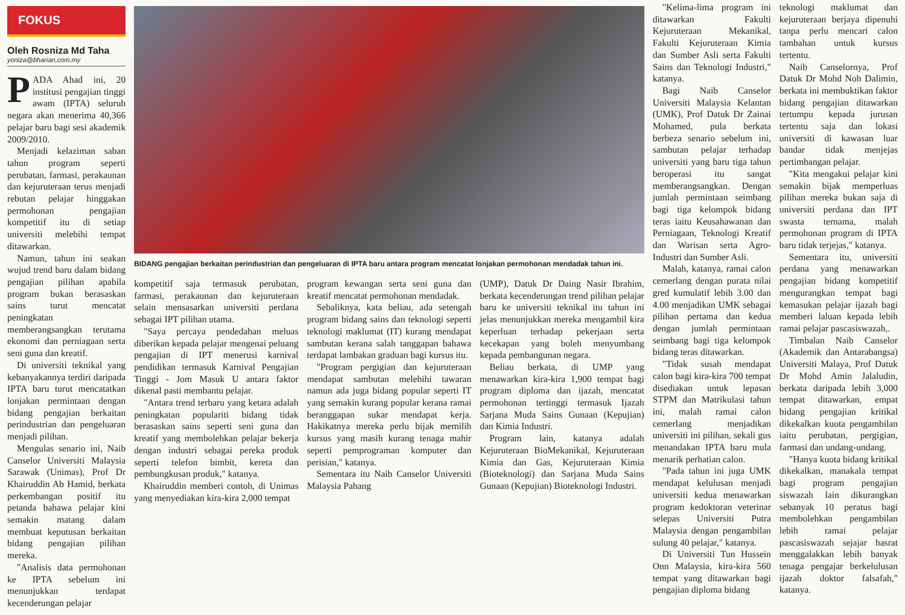FOKUS
Oleh Rosniza Md Taha
yoniza@bharian.com.my
PADA Ahad ini, 20 institusi pengajian tinggi awam (IPTA) seluruh negara akan menerima 40,366 pelajar baru bagi sesi akademik 2009/2010.
Menjadi kelaziman saban tahun program seperti perubatan, farmasi, perakaunan dan kejuruteraan terus menjadi rebutan pelajar hinggakan permohonan pengajian kompetitif itu di setiap universiti melebihi tempat ditawarkan.
Namun, tahun ini seakan wujud trend baru dalam bidang pengajian pilihan apabila program bukan berasaskan sains turut mencatat peningkatan memberangsangkan terutama ekonomi dan perniagaan serta seni guna dan kreatif.
Di universiti teknikal yang kebanyakannya terdiri daripada IPTA baru turut mencatatkan lonjakan permintaan dengan bidang pengajian berkaitan perindustrian dan pengeluaran menjadi pilihan.
Mengulas senario ini, Naib Canselor Universiti Malaysia Sarawak (Unimas), Prof Dr Khairuddin Ab Hamid, berkata perkembangan positif itu petanda bahawa pelajar kini semakin matang dalam membuat keputusan berkaitan bidang pengajian pilihan mereka.
"Analisis data permohonan ke IPTA sebelum ini menunjukkan terdapat kecenderungan pelajar
BIDANG pengajian berkaitan perindustrian dan pengeluaran di IPTA baru antara program mencatat lonjakan permohonan mendadak tahun ini.
kompetitif saja termasuk perubatan, farmasi, perakaunan dan kejuruteraan selain mensasarkan universiti perdana sebagai IPT pilihan utama.
"Saya percaya pendedahan meluas diberikan kepada pelajar mengenai peluang pengajian di IPT menerusi karnival pendidikan termasuk Karnival Pengajian Tinggi - Jom Masuk U antara faktor dikenal pasti membantu pelajar.
"Antara trend terbaru yang ketara adalah peningkatan populariti bidang tidak berasaskan sains seperti seni guna dan kreatif yang membolehkan pelajar bekerja dengan industri sebagai pereka produk seperti telefon bimbit, kereta dan pembungkusan produk," katanya.
Khairuddin memberi contoh, di Unimas yang menyediakan kira-kira 2,000 tempat
program kewangan serta seni guna dan kreatif mencatat permohonan mendadak.
Sebaliknya, kata beliau, ada setengah program bidang sains dan teknologi seperti teknologi maklumat (IT) kurang mendapat sambutan kerana salah tanggapan bahawa terdapat lambakan graduan bagi kursus itu.
"Program pergigian dan kejuruteraan mendapat sambutan melebihi tawaran namun ada juga bidang popular seperti IT yang semakin kurang popular kerana ramai beranggapan sukar mendapat kerja. Hakikatnya mereka perlu bijak memilih kursus yang masih kurang tenaga mahir seperti pemprograman komputer dan perisian," katanya.
Sementara itu Naib Canselor Universiti Malaysia Pahang
(UMP), Datuk Dr Daing Nasir Ibrahim, berkata kecenderungan trend pilihan pelajar baru ke universiti teknikal itu tahun ini jelas menunjukkan mereka mengambil kira keperluan terhadap pekerjaan serta kecekapan yang boleh menyumbang kepada pembangunan negara.
Beliau berkata, di UMP yang menawarkan kira-kira 1,900 tempat bagi program diploma dan ijazah, mencatat permohonan tertinggi termasuk Ijazah Sarjana Muda Sains Gunaan (Kepujian) dan Kimia Industri.
Program lain, katanya adalah Kejuruteraan BioMekanikal, Kejuruteraan Kimia dan Gas, Kejuruteraan Kimia (Bioteknologi) dan Sarjana Muda Sains Gunaan (Kepujian) Bioteknologi Industri.
"Kelima-lima program ini ditawarkan Fakulti Kejuruteraan Mekanikal, Fakulti Kejuruteraan Kimia dan Sumber Asli serta Fakulti Sains dan Teknologi Industri," katanya.
Bagi Naib Canselor Universiti Malaysia Kelantan (UMK), Prof Datuk Dr Zainai Mohamed, pula berkata berbeza senario sebelum ini, sambutan pelajar terhadap universiti yang baru tiga tahun beroperasi itu sangat memberangsangkan. Dengan jumlah permintaan seimbang bagi tiga kelompok bidang teras iaitu Keusahawanan dan Perniagaan, Teknologi Kreatif dan Warisan serta Agro-Industri dan Sumber Asli.
Malah, katanya, ramai calon cemerlang dengan purata nilai gred kumulatif lebih 3.00 dan 4.00 menjadikan UMK sebagai pilihan pertama dan kedua dengan jumlah permintaan seimbang bagi tiga kelompok bidang teras ditawarkan.
"Tidak susah mendapat calon bagi kira-kira 700 tempat disediakan untuk lepasan STPM dan Matrikulasi tahun ini, malah ramai calon cemerlang menjadikan universiti ini pilihan, sekali gus menandakan IPTA baru mula menarik perhatian calon.
"Pada tahun ini juga UMK mendapat kelulusan menjadi universiti kedua menawarkan program kedoktoran veterinar selepas Universiti Putra Malaysia dengan pengambilan sulung 40 pelajar," katanya.
Di Universiti Tun Hussein Onn Malaysia, kira-kira 560 tempat yang ditawarkan bagi pengajian diploma bidang
teknologi maklumat dan kejuruteraan berjaya dipenuhi tanpa perlu mencari calon tambahan untuk kursus tertentu.
Naib Canselornya, Prof Datuk Dr Mohd Noh Dalimin, berkata ini membuktikan faktor bidang pengajian ditawarkan tertumpu kepada jurusan tertentu saja dan lokasi universiti di kawasan luar bandar tidak menjejas pertimbangan pelajar.
"Kita mengakui pelajar kini semakin bijak memperluas pilihan mereka bukan saja di universiti perdana dan IPT swasta ternama, malah permohonan program di IPTA baru tidak terjejas," katanya.
Sementara itu, universiti perdana yang menawarkan pengajian bidang kompetitif mengurangkan tempat bagi kemasukan pelajar ijazah bagi memberi laluan kepada lebih ramai pelajar pascasiswazah,.
Timbalan Naib Canselor (Akademik dan Antarabangsa) Universiti Malaya, Prof Datuk Dr Mohd Amin Jalaludin, berkata daripada lebih 3,000 tempat ditawarkan, empat bidang pengajian kritikal dikekalkan kuota pengambilan iaitu perubatan, pergigian, farmasi dan undang-undang.
"Hanya kuota bidang kritikal dikekalkan, manakala tempat bagi program pengajian siswazah lain dikurangkan sebanyak 10 peratus bagi membolehkan pengambilan lebih ramai pelajar pascasiswazah sejajar hasrat menggalakkan lebih banyak tenaga pengajar berkelulusan ijazah doktor falsafah," katanya.